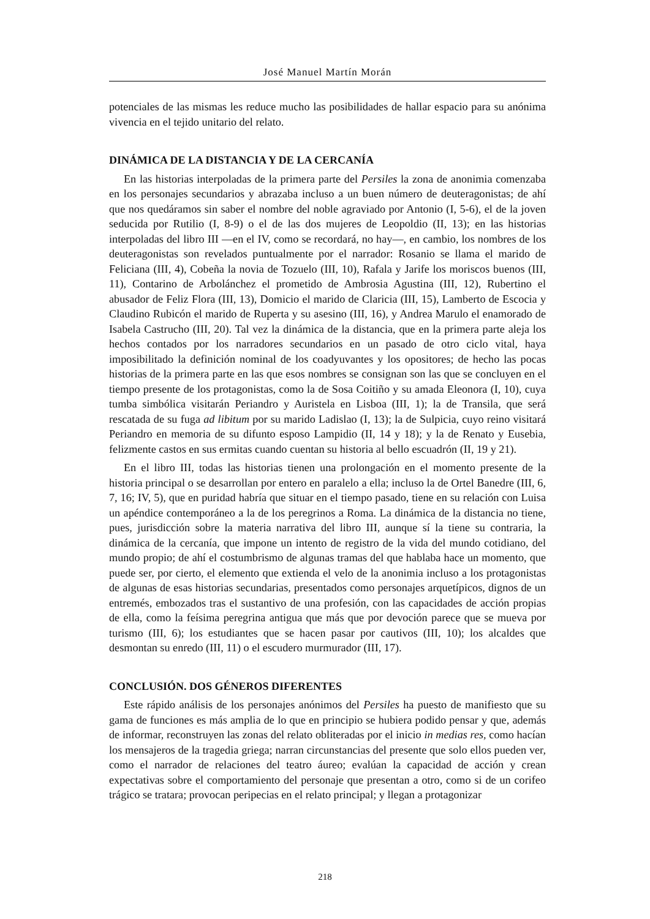José Manuel Martín Morán
potenciales de las mismas les reduce mucho las posibilidades de hallar espacio para su anónima vivencia en el tejido unitario del relato.
DINÁMICA DE LA DISTANCIA Y DE LA CERCANÍA
En las historias interpoladas de la primera parte del Persiles la zona de anonimia comenzaba en los personajes secundarios y abrazaba incluso a un buen número de deuteragonistas; de ahí que nos quedáramos sin saber el nombre del noble agraviado por Antonio (I, 5-6), el de la joven seducida por Rutilio (I, 8-9) o el de las dos mujeres de Leopoldio (II, 13); en las historias interpoladas del libro III —en el IV, como se recordará, no hay—, en cambio, los nombres de los deuteragonistas son revelados puntualmente por el narrador: Rosanio se llama el marido de Feliciana (III, 4), Cobeña la novia de Tozuelo (III, 10), Rafala y Jarife los moriscos buenos (III, 11), Contarino de Arbolánchez el prometido de Ambrosia Agustina (III, 12), Rubertino el abusador de Feliz Flora (III, 13), Domicio el marido de Claricia (III, 15), Lamberto de Escocia y Claudino Rubicón el marido de Ruperta y su asesino (III, 16), y Andrea Marulo el enamorado de Isabela Castrucho (III, 20). Tal vez la dinámica de la distancia, que en la primera parte aleja los hechos contados por los narradores secundarios en un pasado de otro ciclo vital, haya imposibilitado la definición nominal de los coadyuvantes y los opositores; de hecho las pocas historias de la primera parte en las que esos nombres se consignan son las que se concluyen en el tiempo presente de los protagonistas, como la de Sosa Coitiño y su amada Eleonora (I, 10), cuya tumba simbólica visitarán Periandro y Auristela en Lisboa (III, 1); la de Transila, que será rescatada de su fuga ad libitum por su marido Ladislao (I, 13); la de Sulpicia, cuyo reino visitará Periandro en memoria de su difunto esposo Lampidio (II, 14 y 18); y la de Renato y Eusebia, felizmente castos en sus ermitas cuando cuentan su historia al bello escuadrón (II, 19 y 21).
En el libro III, todas las historias tienen una prolongación en el momento presente de la historia principal o se desarrollan por entero en paralelo a ella; incluso la de Ortel Banedre (III, 6, 7, 16; IV, 5), que en puridad habría que situar en el tiempo pasado, tiene en su relación con Luisa un apéndice contemporáneo a la de los peregrinos a Roma. La dinámica de la distancia no tiene, pues, jurisdicción sobre la materia narrativa del libro III, aunque sí la tiene su contraria, la dinámica de la cercanía, que impone un intento de registro de la vida del mundo cotidiano, del mundo propio; de ahí el costumbrismo de algunas tramas del que hablaba hace un momento, que puede ser, por cierto, el elemento que extienda el velo de la anonimia incluso a los protagonistas de algunas de esas historias secundarias, presentados como personajes arquetípicos, dignos de un entremés, embozados tras el sustantivo de una profesión, con las capacidades de acción propias de ella, como la feísima peregrina antigua que más que por devoción parece que se mueva por turismo (III, 6); los estudiantes que se hacen pasar por cautivos (III, 10); los alcaldes que desmontan su enredo (III, 11) o el escudero murmurador (III, 17).
CONCLUSIÓN. DOS GÉNEROS DIFERENTES
Este rápido análisis de los personajes anónimos del Persiles ha puesto de manifiesto que su gama de funciones es más amplia de lo que en principio se hubiera podido pensar y que, además de informar, reconstruyen las zonas del relato obliteradas por el inicio in medias res, como hacían los mensajeros de la tragedia griega; narran circunstancias del presente que solo ellos pueden ver, como el narrador de relaciones del teatro áureo; evalúan la capacidad de acción y crean expectativas sobre el comportamiento del personaje que presentan a otro, como si de un corifeo trágico se tratara; provocan peripecias en el relato principal; y llegan a protagonizar
218